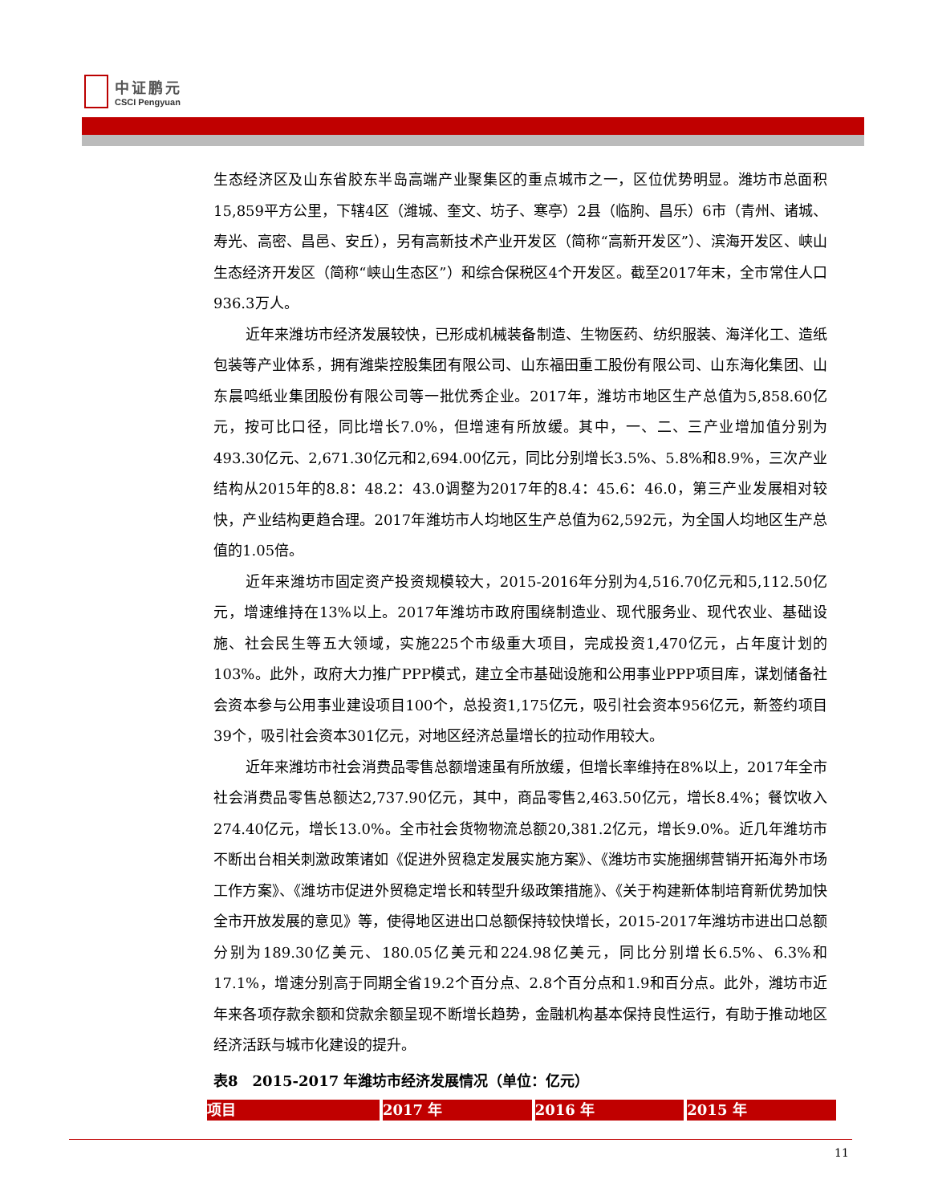中证鹏元
CSCI Pengyuan
生态经济区及山东省胶东半岛高端产业聚集区的重点城市之一，区位优势明显。潍坊市总面积15,859平方公里，下辖4区（潍城、奎文、坊子、寒亭）2县（临朐、昌乐）6市（青州、诸城、寿光、高密、昌邑、安丘），另有高新技术产业开发区（简称“高新开发区”）、滨海开发区、峡山生态经济开发区（简称“峡山生态区”）和综合保税区4个开发区。截至2017年末，全市常住人口936.3万人。
近年来潍坊市经济发展较快，已形成机械装备制造、生物医药、纺织服装、海洋化工、造纸包装等产业体系，拥有潍柴控股集团有限公司、山东福田重工股份有限公司、山东海化集团、山东晨鸣纸业集团股份有限公司等一批优秀企业。2017年，潍坊市地区生产总值为5,858.60亿元，按可比口径，同比增长7.0%，但增速有所放缓。其中，一、二、三产业增加值分别为493.30亿元、2,671.30亿元和2,694.00亿元，同比分别增长3.5%、5.8%和8.9%，三次产业结构从2015年的8.8：48.2：43.0调整为2017年的8.4：45.6：46.0，第三产业发展相对较快，产业结构更趋合理。2017年潍坊市人均地区生产总值为62,592元，为全国人均地区生产总值的1.05倍。
近年来潍坊市固定资产投资规模较大，2015-2016年分别为4,516.70亿元和5,112.50亿元，增速维持在13%以上。2017年潍坊市政府围绕制造业、现代服务业、现代农业、基础设施、社会民生等五大领域，实施225个市级重大项目，完成投资1,470亿元，占年度计划的103%。此外，政府大力推广PPP模式，建立全市基础设施和公用事业PPP项目库，谋划储备社会资本参与公用事业建设项目100个，总投资1,175亿元，吸引社会资本956亿元，新签约项目39个，吸引社会资本301亿元，对地区经济总量增长的拉动作用较大。
近年来潍坊市社会消费品零售总额增速虽有所放缓，但增长率维持在8%以上，2017年全市社会消费品零售总额达2,737.90亿元，其中，商品零售2,463.50亿元，增长8.4%；餐饮收入274.40亿元，增长13.0%。全市社会货物物流总额20,381.2亿元，增长9.0%。近几年潍坊市不断出台相关刺激政策诸如《促进外贸稳定发展实施方案》、《潍坊市实施捆绑营销开拓海外市场工作方案》、《潍坊市促进外贸稳定增长和转型升级政策措施》、《关于构建新体制培育新优势加快全市开放发展的意见》等，使得地区进出口总额保持较快增长，2015-2017年潍坊市进出口总额分别为189.30亿美元、180.05亿美元和224.98亿美元，同比分别增长6.5%、6.3%和17.1%，增速分别高于同期全省19.2个百分点、2.8个百分点和1.9和百分点。此外，潍坊市近年来各项存款余额和贷款余额呈现不断增长趋势，金融机构基本保持良性运行，有助于推动地区经济活跃与城市化建设的提升。
表8　2015-2017 年潍坊市经济发展情况（单位：亿元）
| 项目 | 2017 年 | 2016 年 | 2015 年 |
| --- | --- | --- | --- |
11